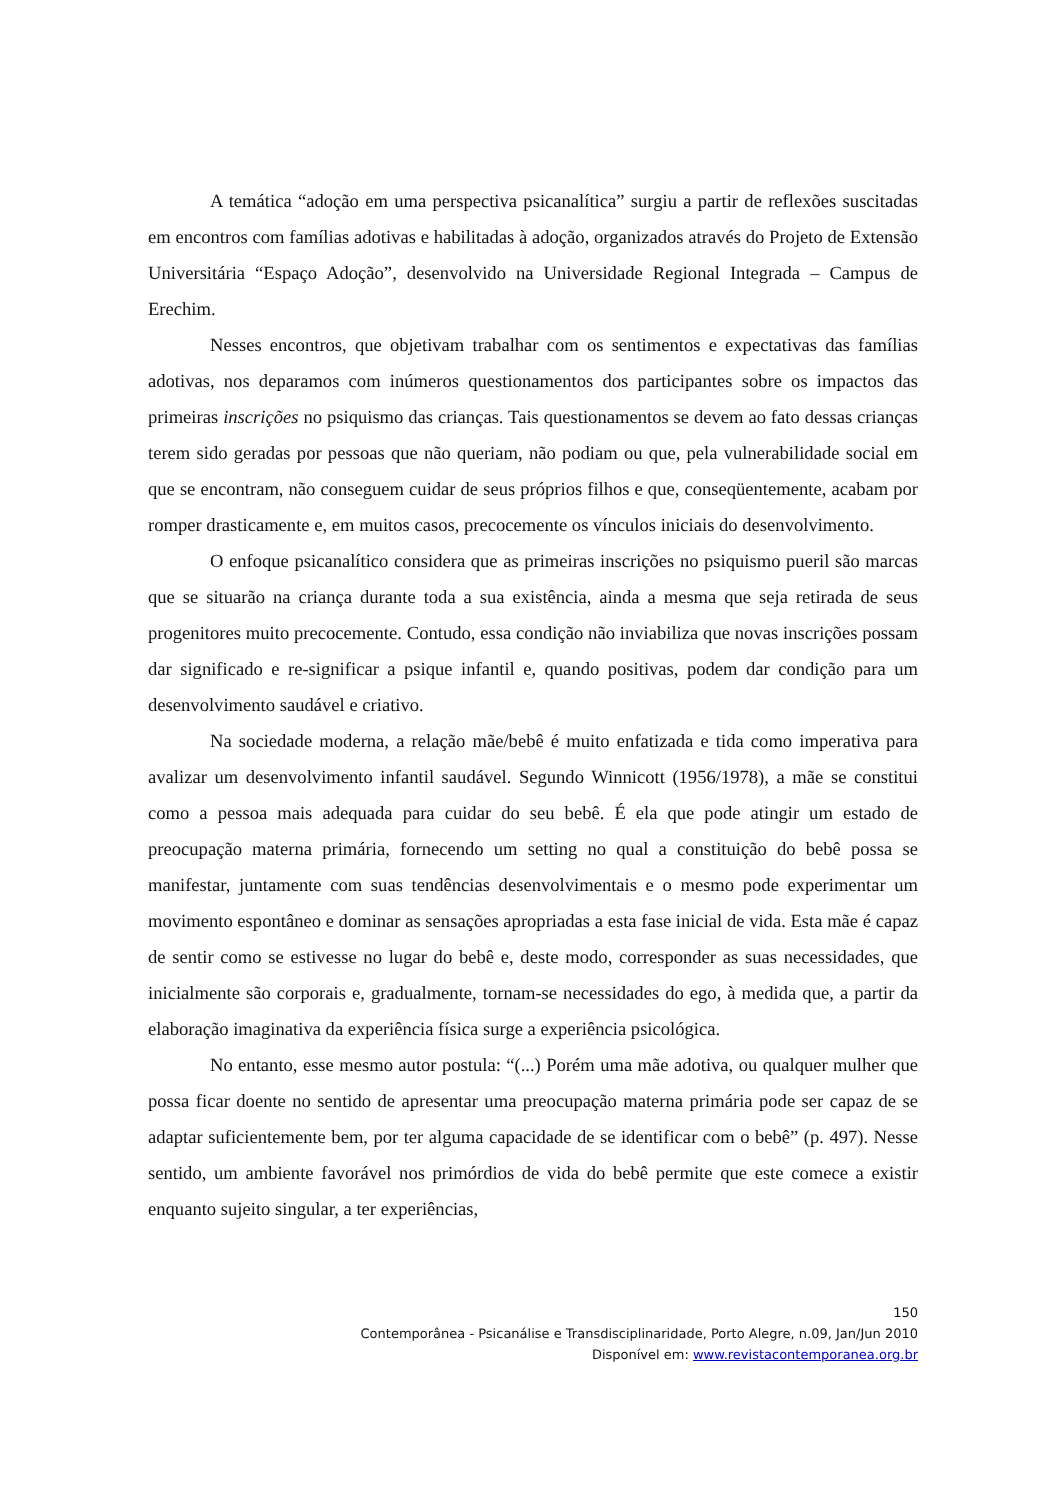A temática “adoção em uma perspectiva psicanalítica” surgiu a partir de reflexões suscitadas em encontros com famílias adotivas e habilitadas à adoção, organizados através do Projeto de Extensão Universitária “Espaço Adoção”, desenvolvido na Universidade Regional Integrada – Campus de Erechim.
Nesses encontros, que objetivam trabalhar com os sentimentos e expectativas das famílias adotivas, nos deparamos com inúmeros questionamentos dos participantes sobre os impactos das primeiras inscrições no psiquismo das crianças. Tais questionamentos se devem ao fato dessas crianças terem sido geradas por pessoas que não queriam, não podiam ou que, pela vulnerabilidade social em que se encontram, não conseguem cuidar de seus próprios filhos e que, conseqüentemente, acabam por romper drasticamente e, em muitos casos, precocemente os vínculos iniciais do desenvolvimento.
O enfoque psicanalítico considera que as primeiras inscrições no psiquismo pueril são marcas que se situarão na criança durante toda a sua existência, ainda a mesma que seja retirada de seus progenitores muito precocemente. Contudo, essa condição não inviabiliza que novas inscrições possam dar significado e re-significar a psique infantil e, quando positivas, podem dar condição para um desenvolvimento saudável e criativo.
Na sociedade moderna, a relação mãe/bebê é muito enfatizada e tida como imperativa para avalizar um desenvolvimento infantil saudável. Segundo Winnicott (1956/1978), a mãe se constitui como a pessoa mais adequada para cuidar do seu bebê. É ela que pode atingir um estado de preocupação materna primária, fornecendo um setting no qual a constituição do bebê possa se manifestar, juntamente com suas tendências desenvolvimentais e o mesmo pode experimentar um movimento espontâneo e dominar as sensações apropriadas a esta fase inicial de vida. Esta mãe é capaz de sentir como se estivesse no lugar do bebê e, deste modo, corresponder as suas necessidades, que inicialmente são corporais e, gradualmente, tornam-se necessidades do ego, à medida que, a partir da elaboração imaginativa da experiência física surge a experiência psicológica.
No entanto, esse mesmo autor postula: “(...) Porém uma mãe adotiva, ou qualquer mulher que possa ficar doente no sentido de apresentar uma preocupação materna primária pode ser capaz de se adaptar suficientemente bem, por ter alguma capacidade de se identificar com o bebê” (p. 497). Nesse sentido, um ambiente favorável nos primórdios de vida do bebê permite que este comece a existir enquanto sujeito singular, a ter experiências,
150
Contemporânea - Psicanálise e Transdisciplinaridade, Porto Alegre, n.09, Jan/Jun 2010
Disponível em: www.revistacontemporanea.org.br